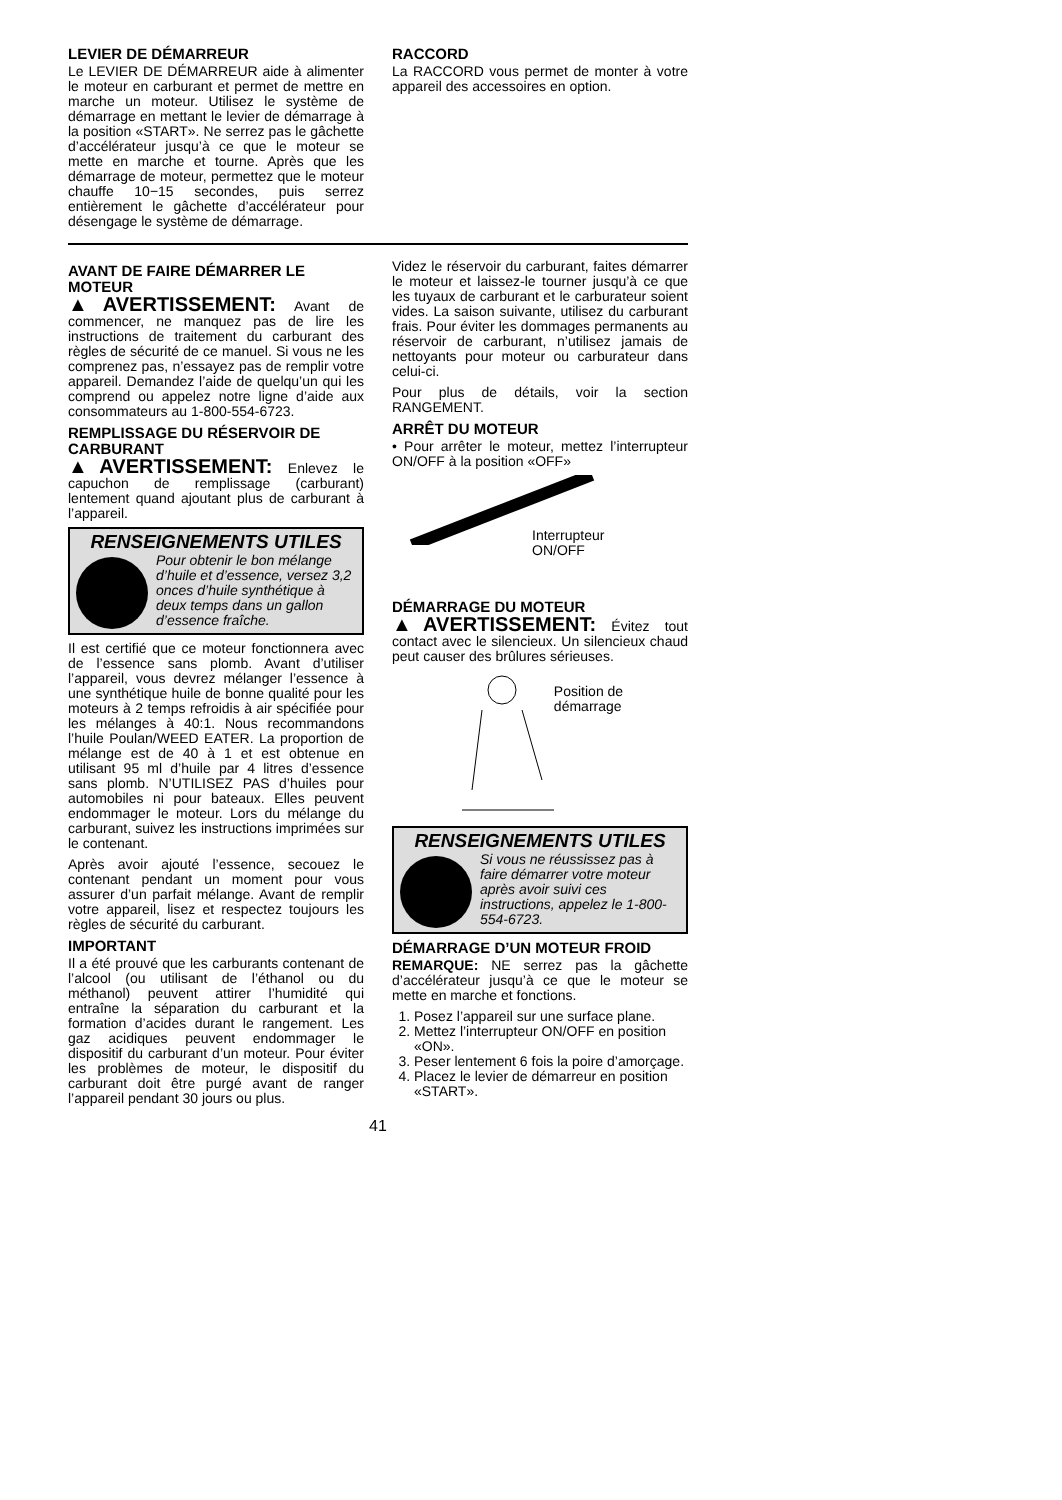LEVIER DE DÉMARREUR
Le LEVIER DE DÉMARREUR aide à alimenter le moteur en carburant et permet de mettre en marche un moteur. Utilisez le système de démarrage en mettant le levier de démarrage à la position «START». Ne serrez pas le gâchette d’accélérateur jusqu’à ce que le moteur se mette en marche et tourne. Après que les démarrage de moteur, permettez que le moteur chauffe 10−15 secondes, puis serrez entièrement le gâchette d’accélérateur pour désengage le système de démarrage.
RACCORD
La RACCORD vous permet de monter à votre appareil des accessoires en option.
AVANT DE FAIRE DÉMARRER LE MOTEUR
▲AVERTISSEMENT: Avant de commencer, ne manquez pas de lire les instructions de traitement du carburant des règles de sécurité de ce manuel. Si vous ne les comprenez pas, n’essayez pas de remplir votre appareil. Demandez l’aide de quelqu’un qui les comprend ou appelez notre ligne d’aide aux consommateurs au 1-800-554-6723.
REMPLISSAGE DU RÉSERVOIR DE CARBURANT
▲AVERTISSEMENT: Enlevez le capuchon de remplissage (carburant) lentement quand ajoutant plus de carburant à l’appareil.
RENSEIGNEMENTS UTILES
Pour obtenir le bon mélange d’huile et d’essence, versez 3,2 onces d’huile synthétique à deux temps dans un gallon d’essence fraîche.
Il est certifié que ce moteur fonctionnera avec de l’essence sans plomb. Avant d’utiliser l’appareil, vous devrez mélanger l’essence à une synthétique huile de bonne qualité pour les moteurs à 2 temps refroidis à air spécifiée pour les mélanges à 40:1. Nous recommandons l’huile Poulan/WEED EATER. La proportion de mélange est de 40 à 1 et est obtenue en utilisant 95 ml d’huile par 4 litres d’essence sans plomb. N’UTILISEZ PAS d’huiles pour automobiles ni pour bateaux. Elles peuvent endommager le moteur. Lors du mélange du carburant, suivez les instructions imprimées sur le contenant.
Après avoir ajouté l’essence, secouez le contenant pendant un moment pour vous assurer d’un parfait mélange. Avant de remplir votre appareil, lisez et respectez toujours les règles de sécurité du carburant.
IMPORTANT
Il a été prouvé que les carburants contenant de l’alcool (ou utilisant de l’éthanol ou du méthanol) peuvent attirer l’humidité qui entraîne la séparation du carburant et la formation d’acides durant le rangement. Les gaz acidiques peuvent endommager le dispositif du carburant d’un moteur. Pour éviter les problèmes de moteur, le dispositif du carburant doit être purgé avant de ranger l’appareil pendant 30 jours ou plus.
Videz le réservoir du carburant, faites démarrer le moteur et laissez-le tourner jusqu’à ce que les tuyaux de carburant et le carburateur soient vides. La saison suivante, utilisez du carburant frais. Pour éviter les dommages permanents au réservoir de carburant, n’utilisez jamais de nettoyants pour moteur ou carburateur dans celui-ci.
Pour plus de détails, voir la section RANGEMENT.
ARRÊT DU MOTEUR
• Pour arrêter le moteur, mettez l’interrupteur ON/OFF à la position «OFF»
Interrupteur
ON/OFF
DÉMARRAGE DU MOTEUR
▲AVERTISSEMENT: Évitez tout contact avec le silencieux. Un silencieux chaud peut causer des brûlures sérieuses.
Position de démarrage
RENSEIGNEMENTS UTILES
Si vous ne réussissez pas à faire démarrer votre moteur après avoir suivi ces instructions, appelez le 1-800-554-6723.
DÉMARRAGE D’UN MOTEUR FROID
REMARQUE: NE serrez pas la gâchette d’accélérateur jusqu’à ce que le moteur se mette en marche et fonctions.
1. Posez l’appareil sur une surface plane.
2. Mettez l’interrupteur ON/OFF en position «ON».
3. Peser lentement 6 fois la poire d’amorçage.
4. Placez le levier de démarreur en position «START».
41